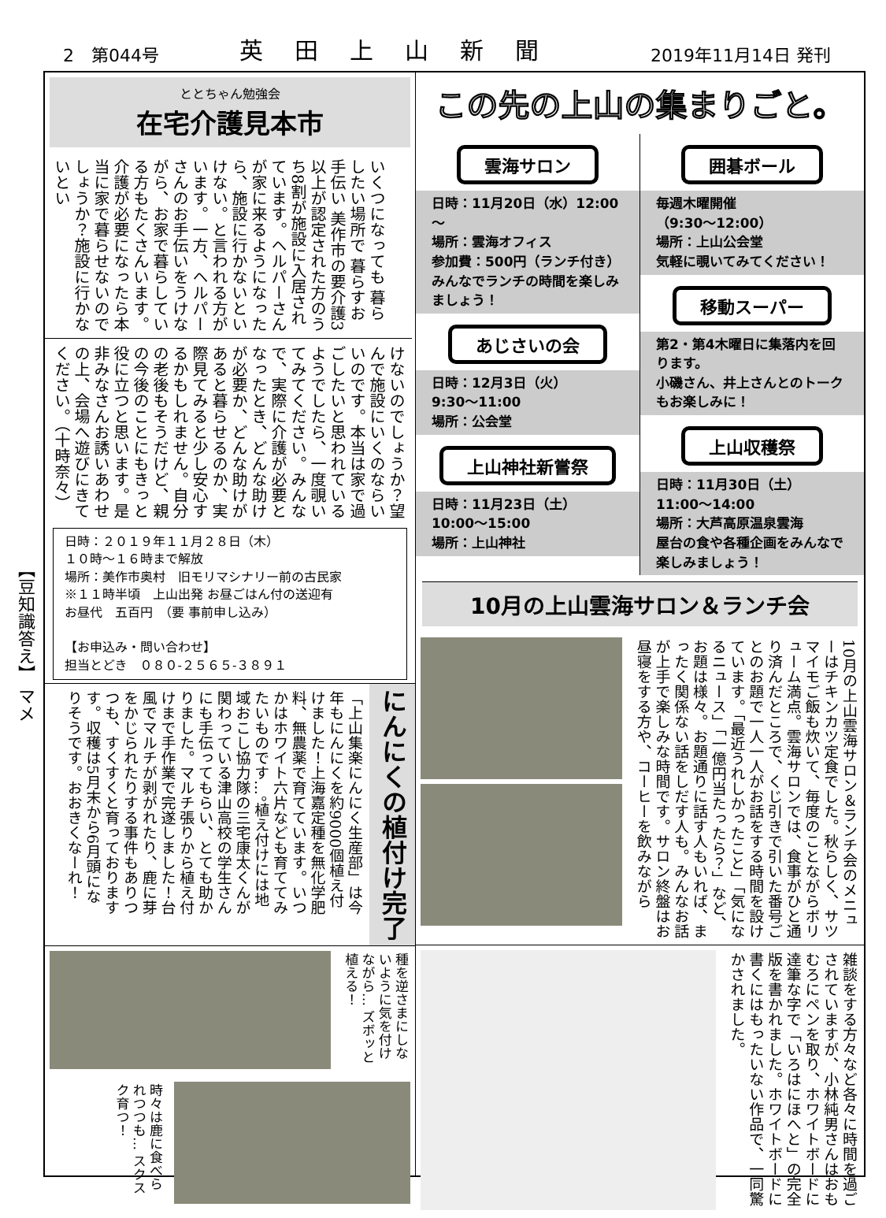2　第044号 英田上山新聞 2019年11月14日 発刊
【豆知識答え】 マメ
ととちゃん勉強会
在宅介護見本市
いくつになっても 暮らしたい場所で 暮らすお手伝い 美作市の要介護3以上が認定された方のうち8割が施設に入居されています。ヘルパーさんが家に来るようになったら、施設に行かないといけない。と言われる方がいます。一方、ヘルパーさんのお手伝いをうけながら、お家で暮らしている方もたくさんいます。介護が必要になったら本当に家で暮らせないのでしょうか？施設に行かないとい
けないのでしょうか？望んで施設にいくのならいいのです。本当は家で過ごしたいと思われているようでしたら、一度覗いてみてください。みんなで、実際に介護が必要となったとき、どんな助けが必要か、どんな助けがあると暮らせるのか、実際見てみると少し安心するかもしれません。自分の老後もそうだけど、親の今後のことにもきっと役に立つと思います。是非みなさんお誘いあわせの上、会場へ遊びにきてください。（十時奈々）
日時：２０１９年１１月２８日（木）
１０時～１６時まで解放
場所：美作市奥村　旧モリマシナリー前の古民家
※１１時半頃　上山出発 お昼ごはん付の送迎有
お昼代　五百円　（要 事前申し込み）
【お申込み・問い合わせ】
担当とどき　０８０-２５６５-３８９１
にんにくの植付け完了
「上山集楽にんにく生産部」は今年もにんにくを約9000個植え付けました！上海嘉定種を無化学肥料、無農薬で育てています。いつかはホワイト六片なども育ててみたいものです…。植え付けには地域おこし協力隊の三宅康太くんが関わっている津山高校の学生さんにも手伝ってもらい、とても助かりました。マルチ張りから植え付けまで手作業で完遂しました！台風でマルチが剥がれたり、鹿に芽をかじられたりする事件もありつつも、すくすくと育っておりますす。収穫は5月末から6月頭になりそうです。おおきくなーれ！
種を逆さまにしないように気を付けながら… ズボッと植える！
時々は鹿に食べられつつも… スクスク育つ！
この先の上山の集まりごと。
雲海サロン
日時：11月20日（水）12:00～
場所：雲海オフィス
参加費：500円（ランチ付き）
みんなでランチの時間を楽しみましょう！
あじさいの会
日時：12月3日（火）
9:30～11:00
場所：公会堂
上山神社新嘗祭
日時：11月23日（土）
10:00～15:00
場所：上山神社
囲碁ボール
毎週木曜開催
（9:30～12:00）
場所：上山公会堂
気軽に覗いてみてください！
移動スーパー
第2・第4木曜日に集落内を回ります。
小磯さん、井上さんとのトークもお楽しみに！
上山収穫祭
日時：11月30日（土）
11:00～14:00
場所：大芦高原温泉雲海
屋台の食や各種企画をみんなで楽しみましょう！
10月の上山雲海サロン＆ランチ会
10月の上山雲海サロン＆ランチ会のメニューはチキンカツ定食でした。秋らしく、サツマイモご飯も炊いて、毎度のことながらボリューム満点。雲海サロンでは、食事がひと通り済んだところで、くじ引きで引いた番号ごとのお題で一人一人がお話をする時間を設けています。「最近うれしかったこと」「気になるニュース」「一億円当たったら？」など、お題は様々。お題通りに話す人もいれば、まったく関係ない話をしだす人も。みんなお話が上手で楽しみな時間です。サロン終盤はお昼寝をする方や、コーヒーを飲みながら
雑談をする方々など各々に時間を過ごされていますが、小林純男さんはおもむろにペンを取り、ホワイトボードに達筆な字で「いろはにほへと」の完全版を書かれました。ホワイトボードに書くにはもったいない作品で、一同驚かされました。